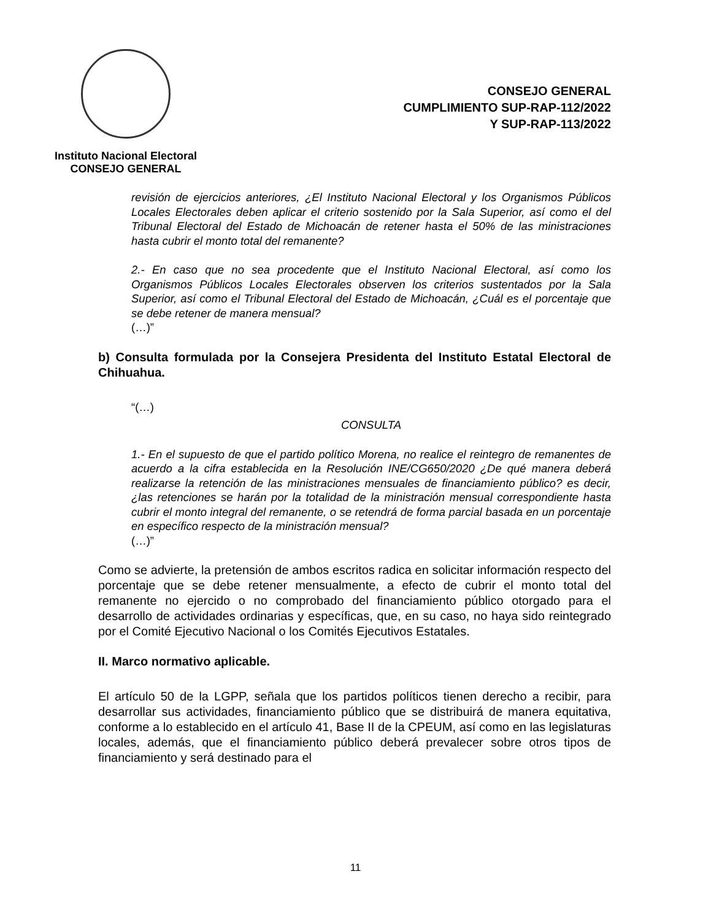Instituto Nacional Electoral
CONSEJO GENERAL
CONSEJO GENERAL
CUMPLIMIENTO SUP-RAP-112/2022
Y SUP-RAP-113/2022
revisión de ejercicios anteriores, ¿El Instituto Nacional Electoral y los Organismos Públicos Locales Electorales deben aplicar el criterio sostenido por la Sala Superior, así como el del Tribunal Electoral del Estado de Michoacán de retener hasta el 50% de las ministraciones hasta cubrir el monto total del remanente?
2.- En caso que no sea procedente que el Instituto Nacional Electoral, así como los Organismos Públicos Locales Electorales observen los criterios sustentados por la Sala Superior, así como el Tribunal Electoral del Estado de Michoacán, ¿Cuál es el porcentaje que se debe retener de manera mensual?
(…)”
b) Consulta formulada por la Consejera Presidenta del Instituto Estatal Electoral de Chihuahua.
“(…)
CONSULTA
1.- En el supuesto de que el partido político Morena, no realice el reintegro de remanentes de acuerdo a la cifra establecida en la Resolución INE/CG650/2020 ¿De qué manera deberá realizarse la retención de las ministraciones mensuales de financiamiento público? es decir, ¿las retenciones se harán por la totalidad de la ministración mensual correspondiente hasta cubrir el monto integral del remanente, o se retendrá de forma parcial basada en un porcentaje en específico respecto de la ministración mensual?
(…)”
Como se advierte, la pretensión de ambos escritos radica en solicitar información respecto del porcentaje que se debe retener mensualmente, a efecto de cubrir el monto total del remanente no ejercido o no comprobado del financiamiento público otorgado para el desarrollo de actividades ordinarias y específicas, que, en su caso, no haya sido reintegrado por el Comité Ejecutivo Nacional o los Comités Ejecutivos Estatales.
II. Marco normativo aplicable.
El artículo 50 de la LGPP, señala que los partidos políticos tienen derecho a recibir, para desarrollar sus actividades, financiamiento público que se distribuirá de manera equitativa, conforme a lo establecido en el artículo 41, Base II de la CPEUM, así como en las legislaturas locales, además, que el financiamiento público deberá prevalecer sobre otros tipos de financiamiento y será destinado para el
11